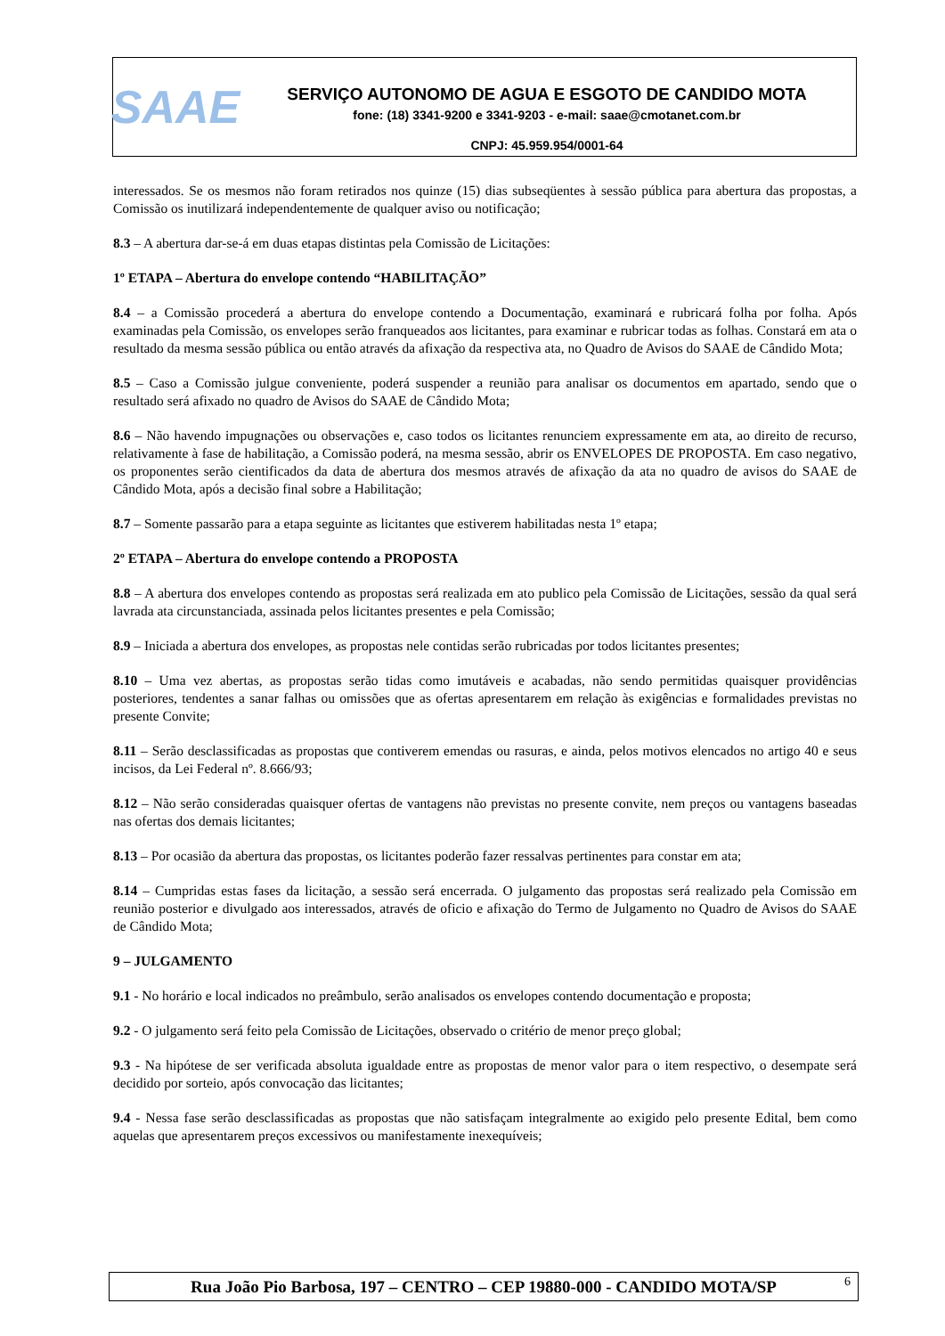SAAE
SERVIÇO AUTONOMO DE AGUA E ESGOTO DE CANDIDO MOTA
fone: (18) 3341-9200 e 3341-9203 - e-mail: saae@cmotanet.com.br
CNPJ: 45.959.954/0001-64
interessados. Se os mesmos não foram retirados nos quinze (15) dias subseqüentes à sessão pública para abertura das propostas, a Comissão os inutilizará independentemente de qualquer aviso ou notificação;
8.3 – A abertura dar-se-á em duas etapas distintas pela Comissão de Licitações:
1º ETAPA – Abertura do envelope contendo “HABILITAÇÃO”
8.4 – a Comissão procederá a abertura do envelope contendo a Documentação, examinará e rubricará folha por folha. Após examinadas pela Comissão, os envelopes serão franqueados aos licitantes, para examinar e rubricar todas as folhas. Constará em ata o resultado da mesma sessão pública ou então através da afixação da respectiva ata, no Quadro de Avisos do SAAE de Cândido Mota;
8.5 – Caso a Comissão julgue conveniente, poderá suspender a reunião para analisar os documentos em apartado, sendo que o resultado será afixado no quadro de Avisos do SAAE de Cândido Mota;
8.6 – Não havendo impugnações ou observações e, caso todos os licitantes renunciem expressamente em ata, ao direito de recurso, relativamente à fase de habilitação, a Comissão poderá, na mesma sessão, abrir os ENVELOPES DE PROPOSTA. Em caso negativo, os proponentes serão cientificados da data de abertura dos mesmos através de afixação da ata no quadro de avisos do SAAE de Cândido Mota, após a decisão final sobre a Habilitação;
8.7 – Somente passarão para a etapa seguinte as licitantes que estiverem habilitadas nesta 1º etapa;
2º ETAPA – Abertura do envelope contendo a PROPOSTA
8.8 – A abertura dos envelopes contendo as propostas será realizada em ato publico pela Comissão de Licitações, sessão da qual será lavrada ata circunstanciada, assinada pelos licitantes presentes e pela Comissão;
8.9 – Iniciada a abertura dos envelopes, as propostas nele contidas serão rubricadas por todos licitantes presentes;
8.10 – Uma vez abertas, as propostas serão tidas como imutáveis e acabadas, não sendo permitidas quaisquer providências posteriores, tendentes a sanar falhas ou omissões que as ofertas apresentarem em relação às exigências e formalidades previstas no presente Convite;
8.11 – Serão desclassificadas as propostas que contiverem emendas ou rasuras, e ainda, pelos motivos elencados no artigo 40 e seus incisos, da Lei Federal nº. 8.666/93;
8.12 – Não serão consideradas quaisquer ofertas de vantagens não previstas no presente convite, nem preços ou vantagens baseadas nas ofertas dos demais licitantes;
8.13 – Por ocasião da abertura das propostas, os licitantes poderão fazer ressalvas pertinentes para constar em ata;
8.14 – Cumpridas estas fases da licitação, a sessão será encerrada. O julgamento das propostas será realizado pela Comissão em reunião posterior e divulgado aos interessados, através de oficio e afixação do Termo de Julgamento no Quadro de Avisos do SAAE de Cândido Mota;
9 – JULGAMENTO
9.1 - No horário e local indicados no preâmbulo, serão analisados os envelopes contendo documentação e proposta;
9.2 - O julgamento será feito pela Comissão de Licitações, observado o critério de menor preço global;
9.3 - Na hipótese de ser verificada absoluta igualdade entre as propostas de menor valor para o item respectivo, o desempate será decidido por sorteio, após convocação das licitantes;
9.4 - Nessa fase serão desclassificadas as propostas que não satisfaçam integralmente ao exigido pelo presente Edital, bem como aquelas que apresentarem preços excessivos ou manifestamente inexequíveis;
Rua João Pio Barbosa, 197 – CENTRO – CEP 19880-000 - CANDIDO MOTA/SP 6